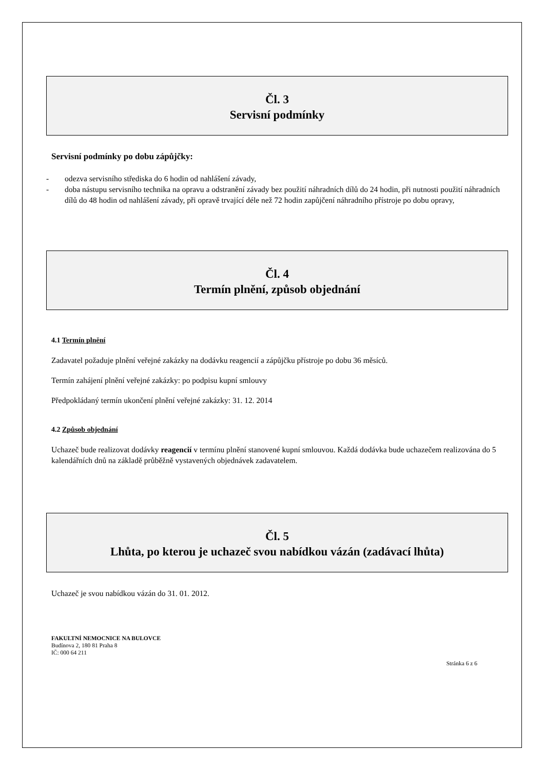Čl. 3
Servisní podmínky
Servisní podmínky po dobu zápůjčky:
- odezva servisního střediska do 6 hodin od nahlášení závady,
- doba nástupu servisního technika na opravu a odstranění závady bez použití náhradních dílů do 24 hodin, při nutnosti použití náhradních dílů do 48 hodin od nahlášení závady, při opravě trvající déle než 72 hodin zapůjčení náhradního přístroje po dobu opravy,
Čl. 4
Termín plnění, způsob objednání
4.1 Termín plnění
Zadavatel požaduje plnění veřejné zakázky na dodávku reagencií a zápůjčku přístroje po dobu 36 měsíců.
Termín zahájení plnění veřejné zakázky: po podpisu kupní smlouvy
Předpokládaný termín ukončení plnění veřejné zakázky: 31. 12. 2014
4.2 Způsob objednání
Uchazeč bude realizovat dodávky reagencií v termínu plnění stanovené kupní smlouvou. Každá dodávka bude uchazečem realizována do 5 kalendářních dnů na základě průběžně vystavených objednávek zadavatelem.
Čl. 5
Lhůta, po kterou je uchazeč svou nabídkou vázán (zadávací lhůta)
Uchazeč je svou nabídkou vázán do 31. 01. 2012.
FAKULTNÍ NEMOCNICE NA BULOVCE
Budínova 2, 180 81 Praha 8
IČ: 000 64 211
Stránka 6 z 6